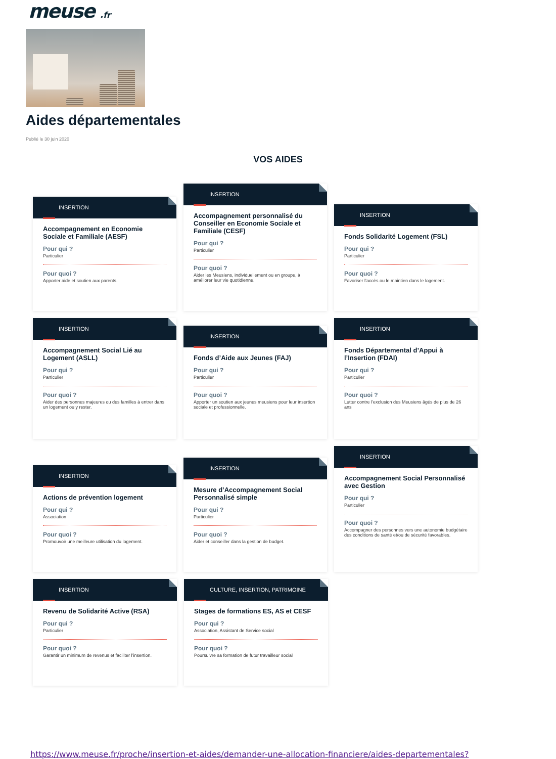meuse .fr
Aides départementales
Publié le 30 juin 2020
VOS AIDES
INSERTION
Accompagnement en Economie Sociale et Familiale (AESF)
Pour qui ?
Particulier
Pour quoi ?
Apporter aide et soutien aux parents.
INSERTION
Accompagnement personnalisé du Conseiller en Economie Sociale et Familiale (CESF)
Pour qui ?
Particulier
Pour quoi ?
Aider les Meusiens, individuellement ou en groupe, à améliorer leur vie quotidienne.
INSERTION
Fonds Solidarité Logement (FSL)
Pour qui ?
Particulier
Pour quoi ?
Favoriser l’accès ou le maintien dans le logement.
INSERTION
Accompagnement Social Lié au Logement (ASLL)
Pour qui ?
Particulier
Pour quoi ?
Aider des personnes majeures ou des familles à entrer dans un logement ou y rester.
INSERTION
Fonds d’Aide aux Jeunes (FAJ)
Pour qui ?
Particulier
Pour quoi ?
Apporter un soutien aux jeunes meusiens pour leur insertion sociale et professionnelle.
INSERTION
Fonds Départemental d’Appui à l’Insertion (FDAI)
Pour qui ?
Particulier
Pour quoi ?
Lutter contre l’exclusion des Meusiens âgés de plus de 26 ans
INSERTION
Actions de prévention logement
Pour qui ?
Association
Pour quoi ?
Promouvoir une meilleure utilisation du logement.
INSERTION
Mesure d’Accompagnement Social Personnalisé simple
Pour qui ?
Particulier
Pour quoi ?
Aider et conseiller dans la gestion de budget.
INSERTION
Accompagnement Social Personnalisé avec Gestion
Pour qui ?
Particulier
Pour quoi ?
Accompagner des personnes vers une autonomie budgétaire des conditions de santé et/ou de sécurité favorables.
INSERTION
Revenu de Solidarité Active (RSA)
Pour qui ?
Particulier
Pour quoi ?
Garantir un minimum de revenus et faciliter l’insertion.
CULTURE, INSERTION, PATRIMOINE
Stages de formations ES, AS et CESF
Pour qui ?
Association, Assistant de Service social
Pour quoi ?
Poursuivre sa formation de futur travailleur social
https://www.meuse.fr/proche/insertion-et-aides/demander-une-allocation-financiere/aides-departementales?